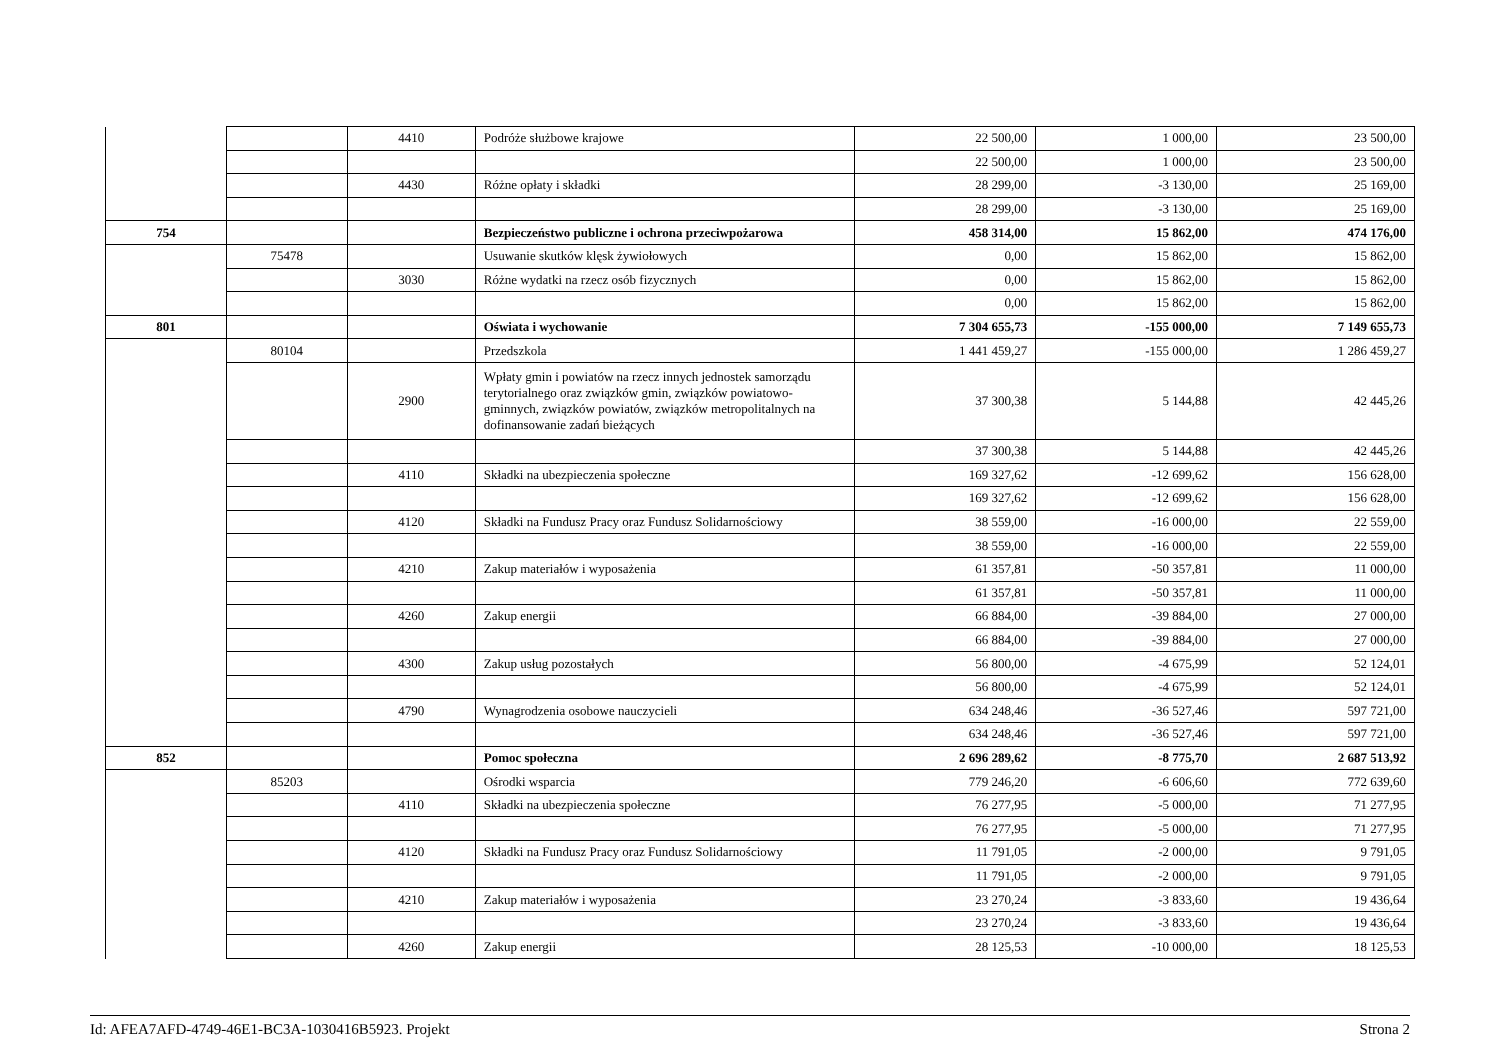| | | 4410 | Podróże służbowe krajowe | 22 500,00 | 1 000,00 | 23 500,00 |
| | | | | 22 500,00 | 1 000,00 | 23 500,00 |
| | | 4430 | Różne opłaty i składki | 28 299,00 | -3 130,00 | 25 169,00 |
| | | | | 28 299,00 | -3 130,00 | 25 169,00 |
| 754 | | | Bezpieczeństwo publiczne i ochrona przeciwpożarowa | 458 314,00 | 15 862,00 | 474 176,00 |
| | 75478 | | Usuwanie skutków klęsk żywiołowych | 0,00 | 15 862,00 | 15 862,00 |
| | | 3030 | Różne wydatki na rzecz osób fizycznych | 0,00 | 15 862,00 | 15 862,00 |
| | | | | 0,00 | 15 862,00 | 15 862,00 |
| 801 | | | Oświata i wychowanie | 7 304 655,73 | -155 000,00 | 7 149 655,73 |
| | 80104 | | Przedszkola | 1 441 459,27 | -155 000,00 | 1 286 459,27 |
| | | 2900 | Wpłaty gmin i powiatów na rzecz innych jednostek samorządu terytorialnego oraz związków gmin, związków powiatowo-gminnych, związków powiatów, związków metropolitalnych na dofinansowanie zadań bieżących | 37 300,38 | 5 144,88 | 42 445,26 |
| | | | | 37 300,38 | 5 144,88 | 42 445,26 |
| | | 4110 | Składki na ubezpieczenia społeczne | 169 327,62 | -12 699,62 | 156 628,00 |
| | | | | 169 327,62 | -12 699,62 | 156 628,00 |
| | | 4120 | Składki na Fundusz Pracy oraz Fundusz Solidarnościowy | 38 559,00 | -16 000,00 | 22 559,00 |
| | | | | 38 559,00 | -16 000,00 | 22 559,00 |
| | | 4210 | Zakup materiałów i wyposażenia | 61 357,81 | -50 357,81 | 11 000,00 |
| | | | | 61 357,81 | -50 357,81 | 11 000,00 |
| | | 4260 | Zakup energii | 66 884,00 | -39 884,00 | 27 000,00 |
| | | | | 66 884,00 | -39 884,00 | 27 000,00 |
| | | 4300 | Zakup usług pozostałych | 56 800,00 | -4 675,99 | 52 124,01 |
| | | | | 56 800,00 | -4 675,99 | 52 124,01 |
| | | 4790 | Wynagrodzenia osobowe nauczycieli | 634 248,46 | -36 527,46 | 597 721,00 |
| | | | | 634 248,46 | -36 527,46 | 597 721,00 |
| 852 | | | Pomoc społeczna | 2 696 289,62 | -8 775,70 | 2 687 513,92 |
| | 85203 | | Ośrodki wsparcia | 779 246,20 | -6 606,60 | 772 639,60 |
| | | 4110 | Składki na ubezpieczenia społeczne | 76 277,95 | -5 000,00 | 71 277,95 |
| | | | | 76 277,95 | -5 000,00 | 71 277,95 |
| | | 4120 | Składki na Fundusz Pracy oraz Fundusz Solidarnościowy | 11 791,05 | -2 000,00 | 9 791,05 |
| | | | | 11 791,05 | -2 000,00 | 9 791,05 |
| | | 4210 | Zakup materiałów i wyposażenia | 23 270,24 | -3 833,60 | 19 436,64 |
| | | | | 23 270,24 | -3 833,60 | 19 436,64 |
| | | 4260 | Zakup energii | 28 125,53 | -10 000,00 | 18 125,53 |
Id: AFEA7AFD-4749-46E1-BC3A-1030416B5923. Projekt Strona 2